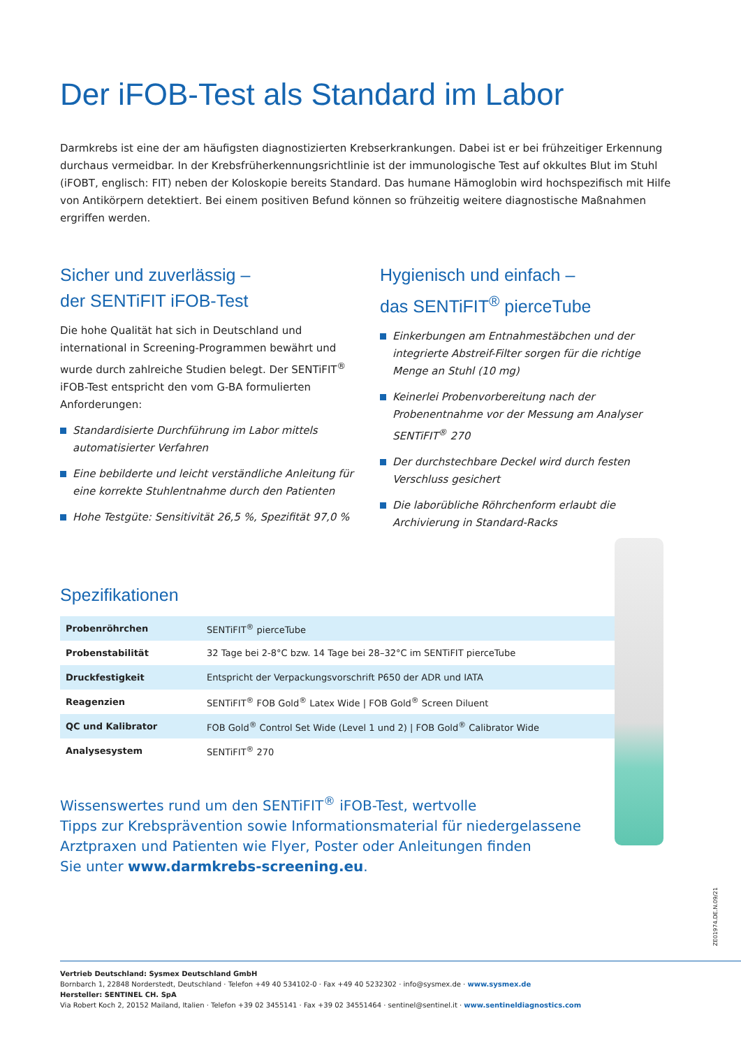Der iFOB-Test als Standard im Labor
Darmkrebs ist eine der am häufigsten diagnostizierten Krebserkrankungen. Dabei ist er bei frühzeitiger Erkennung durchaus vermeidbar. In der Krebsfrüherkennungsrichtlinie ist der immunologische Test auf okkultes Blut im Stuhl (iFOBT, englisch: FIT) neben der Koloskopie bereits Standard. Das humane Hämoglobin wird hochspezifisch mit Hilfe von Antikörpern detektiert. Bei einem positiven Befund können so frühzeitig weitere diagnostische Maßnahmen ergriffen werden.
Sicher und zuverlässig –
der SENTiFIT iFOB-Test
Die hohe Qualität hat sich in Deutschland und international in Screening-Programmen bewährt und wurde durch zahlreiche Studien belegt. Der SENTiFIT<sup>®</sup> iFOB-Test entspricht den vom G-BA formulierten Anforderungen:
Standardisierte Durchführung im Labor mittels automatisierter Verfahren
Eine bebilderte und leicht verständliche Anleitung für eine korrekte Stuhlentnahme durch den Patienten
Hohe Testgüte: Sensitivität 26,5 %, Spezifität 97,0 %
Hygienisch und einfach –
das SENTiFIT<sup>®</sup> pierceTube
Einkerbungen am Entnahmestäbchen und der integrierte Abstreif-Filter sorgen für die richtige Menge an Stuhl (10 mg)
Keinerlei Probenvorbereitung nach der Probenentnahme vor der Messung am Analyser SENTiFIT<sup>®</sup> 270
Der durchstechbare Deckel wird durch festen Verschluss gesichert
Die laborübliche Röhrchenform erlaubt die Archivierung in Standard-Racks
Spezifikationen
| Probenröhrchen | SENTiFIT<sup>®</sup> pierceTube |
| Probenstabilität | 32 Tage bei 2-8°C bzw. 14 Tage bei 28–32°C im SENTiFIT pierceTube |
| Druckfestigkeit | Entspricht der Verpackungsvorschrift P650 der ADR und IATA |
| Reagenzien | SENTiFIT<sup>®</sup> FOB Gold<sup>®</sup> Latex Wide / FOB Gold<sup>®</sup> Screen Diluent |
| QC und Kalibrator | FOB Gold<sup>®</sup> Control Set Wide (Level 1 und 2) / FOB Gold<sup>®</sup> Calibrator Wide |
| Analysesystem | SENTiFIT<sup>®</sup> 270 |
Wissenswertes rund um den SENTiFIT<sup>®</sup> iFOB-Test, wertvolle
Tipps zur Krebsprävention sowie Informationsmaterial für niedergelassene
Arztpraxen und Patienten wie Flyer, Poster oder Anleitungen finden
Sie unter www.darmkrebs-screening.eu.
ZE01974.DE.N.09/21
Vertrieb Deutschland: Sysmex Deutschland GmbH
Bornbarch 1, 22848 Norderstedt, Deutschland · Telefon +49 40 534102-0 · Fax +49 40 5232302 · info@sysmex.de · www.sysmex.de
Hersteller: SENTINEL CH. SpA
Via Robert Koch 2, 20152 Mailand, Italien · Telefon +39 02 3455141 · Fax +39 02 34551464 · sentinel@sentinel.it · www.sentineldiagnostics.com